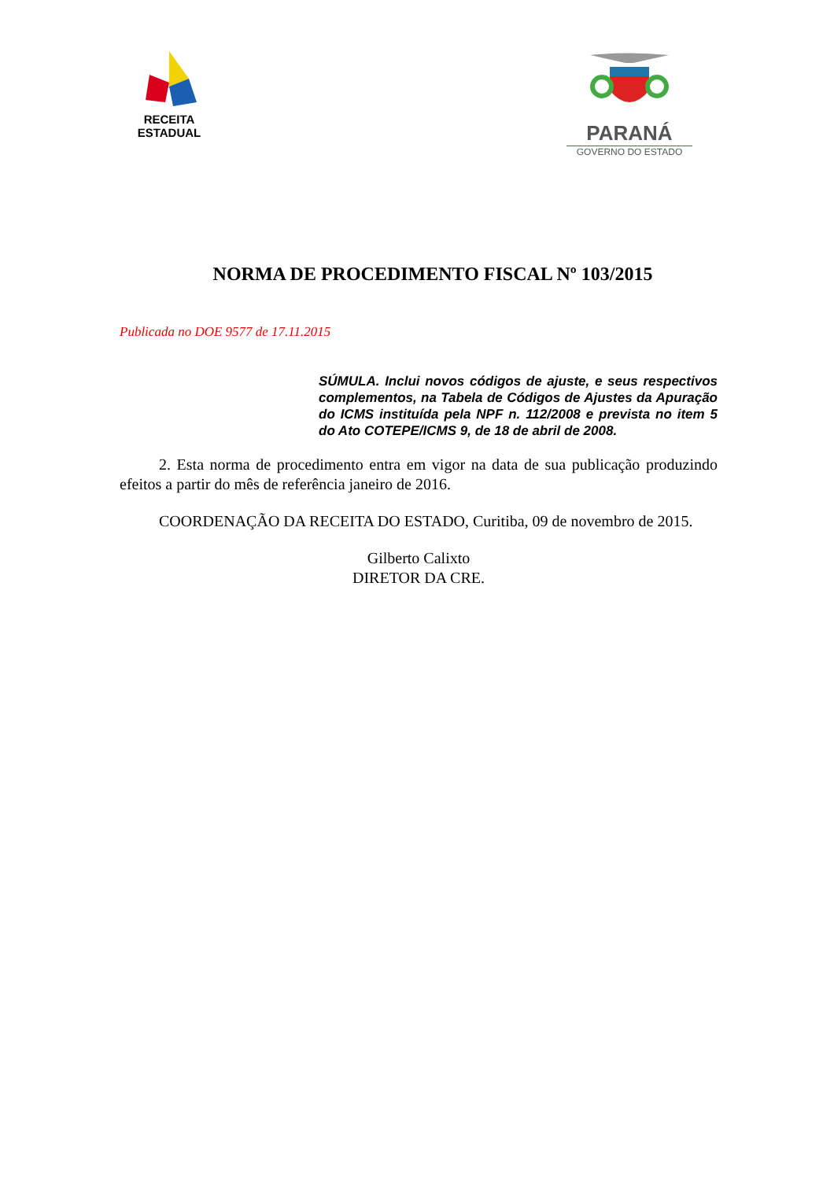RECEITA ESTADUAL
PARANÁ
GOVERNO DO ESTADO
NORMA DE PROCEDIMENTO FISCAL Nº 103/2015
Publicada no DOE 9577 de 17.11.2015
SÚMULA. Inclui novos códigos de ajuste, e seus respectivos complementos, na Tabela de Códigos de Ajustes da Apuração do ICMS instituída pela NPF n. 112/2008 e prevista no item 5 do Ato COTEPE/ICMS 9, de 18 de abril de 2008.
2. Esta norma de procedimento entra em vigor na data de sua publicação produzindo efeitos a partir do mês de referência janeiro de 2016.
COORDENAÇÃO DA RECEITA DO ESTADO, Curitiba, 09 de novembro de 2015.
Gilberto Calixto
DIRETOR DA CRE.